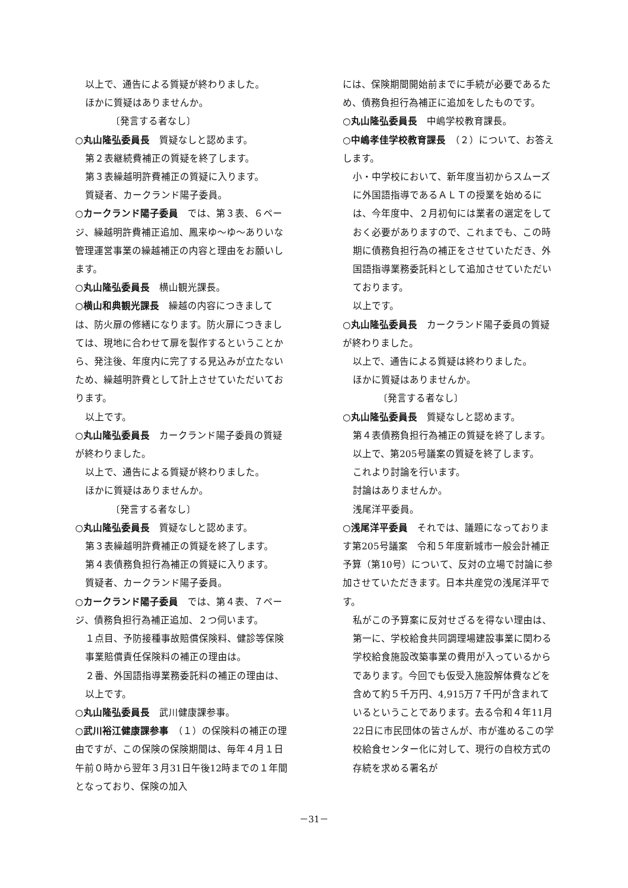以上で、通告による質疑が終わりました。
ほかに質疑はありませんか。
〔発言する者なし〕
○丸山隆弘委員長　質疑なしと認めます。
第２表継続費補正の質疑を終了します。
第３表繰越明許費補正の質疑に入ります。
質疑者、カークランド陽子委員。
○カークランド陽子委員　では、第３表、６ページ、繰越明許費補正追加、鳳来ゆ～ゆ～ありいな管理運営事業の繰越補正の内容と理由をお願いします。
○丸山隆弘委員長　横山観光課長。
○横山和典観光課長　繰越の内容につきましては、防火扉の修繕になります。防火扉につきましては、現地に合わせて扉を製作するということから、発注後、年度内に完了する見込みが立たないため、繰越明許費として計上させていただいております。
以上です。
○丸山隆弘委員長　カークランド陽子委員の質疑が終わりました。
以上で、通告による質疑が終わりました。
ほかに質疑はありませんか。
〔発言する者なし〕
○丸山隆弘委員長　質疑なしと認めます。
第３表繰越明許費補正の質疑を終了します。
第４表債務負担行為補正の質疑に入ります。
質疑者、カークランド陽子委員。
○カークランド陽子委員　では、第４表、７ページ、債務負担行為補正追加、２つ伺います。
１点目、予防接種事故賠償保険料、健診等保険事業賠償責任保険料の補正の理由は。
２番、外国語指導業務委託料の補正の理由は、以上です。
○丸山隆弘委員長　武川健康課参事。
○武川裕江健康課参事　（１）の保険料の補正の理由ですが、この保険の保険期間は、毎年４月１日午前０時から翌年３月31日午後12時までの１年間となっており、保険の加入
には、保険期間開始前までに手続が必要であるため、債務負担行為補正に追加をしたものです。
○丸山隆弘委員長　中嶋学校教育課長。
○中嶋孝佳学校教育課長　（２）について、お答えします。
小・中学校において、新年度当初からスムーズに外国語指導であるＡＬＴの授業を始めるには、今年度中、２月初旬には業者の選定をしておく必要がありますので、これまでも、この時期に債務負担行為の補正をさせていただき、外国語指導業務委託料として追加させていただいております。
以上です。
○丸山隆弘委員長　カークランド陽子委員の質疑が終わりました。
以上で、通告による質疑は終わりました。
ほかに質疑はありませんか。
〔発言する者なし〕
○丸山隆弘委員長　質疑なしと認めます。
第４表債務負担行為補正の質疑を終了します。
以上で、第205号議案の質疑を終了します。
これより討論を行います。
討論はありませんか。
浅尾洋平委員。
○浅尾洋平委員　それでは、議題になっております第205号議案　令和５年度新城市一般会計補正予算（第10号）について、反対の立場で討論に参加させていただきます。日本共産党の浅尾洋平です。
私がこの予算案に反対せざるを得ない理由は、第一に、学校給食共同調理場建設事業に関わる学校給食施設改築事業の費用が入っているからであります。今回でも仮受入施設解体費などを含めて約５千万円、4,915万７千円が含まれているということであります。去る令和４年11月22日に市民団体の皆さんが、市が進めるこの学校給食センター化に対して、現行の自校方式の存続を求める署名が
－31－